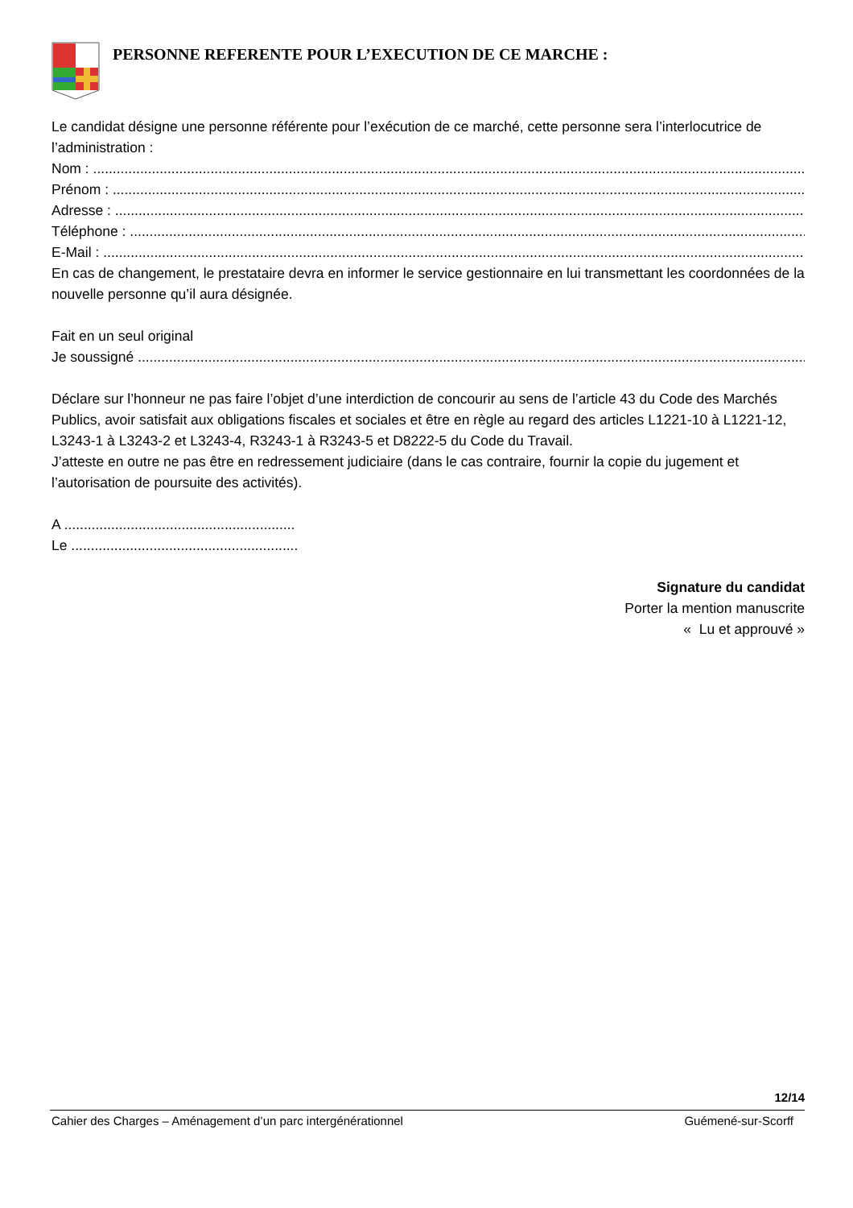PERSONNE REFERENTE POUR L’EXECUTION DE CE MARCHE :
Le candidat désigne une personne référente pour l’exécution de ce marché, cette personne sera l’interlocutrice de l’administration :
Nom : ........................................................................................................................................................................................
Prénom : ........................................................................................................................................................................................
Adresse : ........................................................................................................................................................................................
Téléphone : ........................................................................................................................................................................................
E-Mail : ........................................................................................................................................................................................
En cas de changement, le prestataire devra en informer le service gestionnaire en lui transmettant les coordonnées de la nouvelle personne qu’il aura désignée.
Fait en un seul original
Je soussigné ........................................................................................................................................................................................
Déclare sur l’honneur ne pas faire l’objet d’une interdiction de concourir au sens de l’article 43 du Code des Marchés Publics, avoir satisfait aux obligations fiscales et sociales et être en règle au regard des articles L1221-10 à L1221-12, L3243-1 à L3243-2 et L3243-4, R3243-1 à R3243-5 et D8222-5 du Code du Travail.
J’atteste en outre ne pas être en redressement judiciaire (dans le cas contraire, fournir la copie du jugement et l’autorisation de poursuite des activités).
A ...........................................................
Le ..........................................................
Signature du candidat
Porter la mention manuscrite
« Lu et approuvé »
12/14
Cahier des Charges – Aménagement d’un parc intergénérationnel Guémené-sur-Scorff